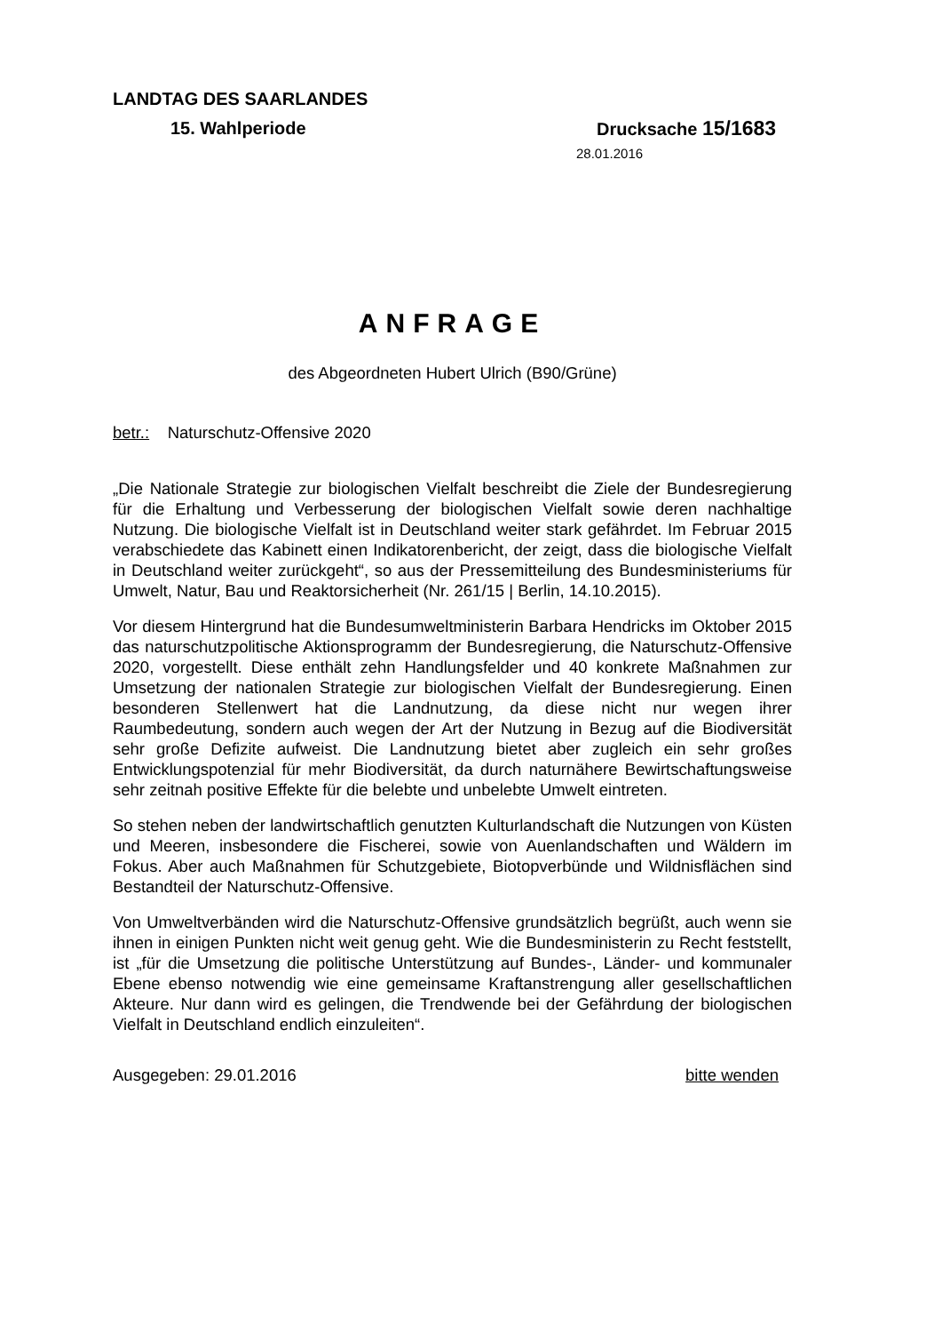LANDTAG DES SAARLANDES
15. Wahlperiode Drucksache 15/1683
28.01.2016
ANFRAGE
des Abgeordneten Hubert Ulrich (B90/Grüne)
betr.: Naturschutz-Offensive 2020
„Die Nationale Strategie zur biologischen Vielfalt beschreibt die Ziele der Bundesregierung für die Erhaltung und Verbesserung der biologischen Vielfalt sowie deren nachhaltige Nutzung. Die biologische Vielfalt ist in Deutschland weiter stark gefährdet. Im Februar 2015 verabschiedete das Kabinett einen Indikatorenbericht, der zeigt, dass die biologische Vielfalt in Deutschland weiter zurückgeht“, so aus der Pressemitteilung des Bundesministeriums für Umwelt, Natur, Bau und Reaktorsicherheit (Nr. 261/15 | Berlin, 14.10.2015).
Vor diesem Hintergrund hat die Bundesumweltministerin Barbara Hendricks im Oktober 2015 das naturschutzpolitische Aktionsprogramm der Bundesregierung, die Naturschutz-Offensive 2020, vorgestellt. Diese enthält zehn Handlungsfelder und 40 konkrete Maßnahmen zur Umsetzung der nationalen Strategie zur biologischen Vielfalt der Bundesregierung. Einen besonderen Stellenwert hat die Landnutzung, da diese nicht nur wegen ihrer Raumbedeutung, sondern auch wegen der Art der Nutzung in Bezug auf die Biodiversität sehr große Defizite aufweist. Die Landnutzung bietet aber zugleich ein sehr großes Entwicklungspotenzial für mehr Biodiversität, da durch naturnähere Bewirtschaftungsweise sehr zeitnah positive Effekte für die belebte und unbelebte Umwelt eintreten.
So stehen neben der landwirtschaftlich genutzten Kulturlandschaft die Nutzungen von Küsten und Meeren, insbesondere die Fischerei, sowie von Auenlandschaften und Wäldern im Fokus. Aber auch Maßnahmen für Schutzgebiete, Biotopverbünde und Wildnisflächen sind Bestandteil der Naturschutz-Offensive.
Von Umweltverbänden wird die Naturschutz-Offensive grundsätzlich begrüßt, auch wenn sie ihnen in einigen Punkten nicht weit genug geht. Wie die Bundesministerin zu Recht feststellt, ist „für die Umsetzung die politische Unterstützung auf Bundes-, Länder- und kommunaler Ebene ebenso notwendig wie eine gemeinsame Kraftanstrengung aller gesellschaftlichen Akteure. Nur dann wird es gelingen, die Trendwende bei der Gefährdung der biologischen Vielfalt in Deutschland endlich einzuleiten“.
Ausgegeben: 29.01.2016 bitte wenden